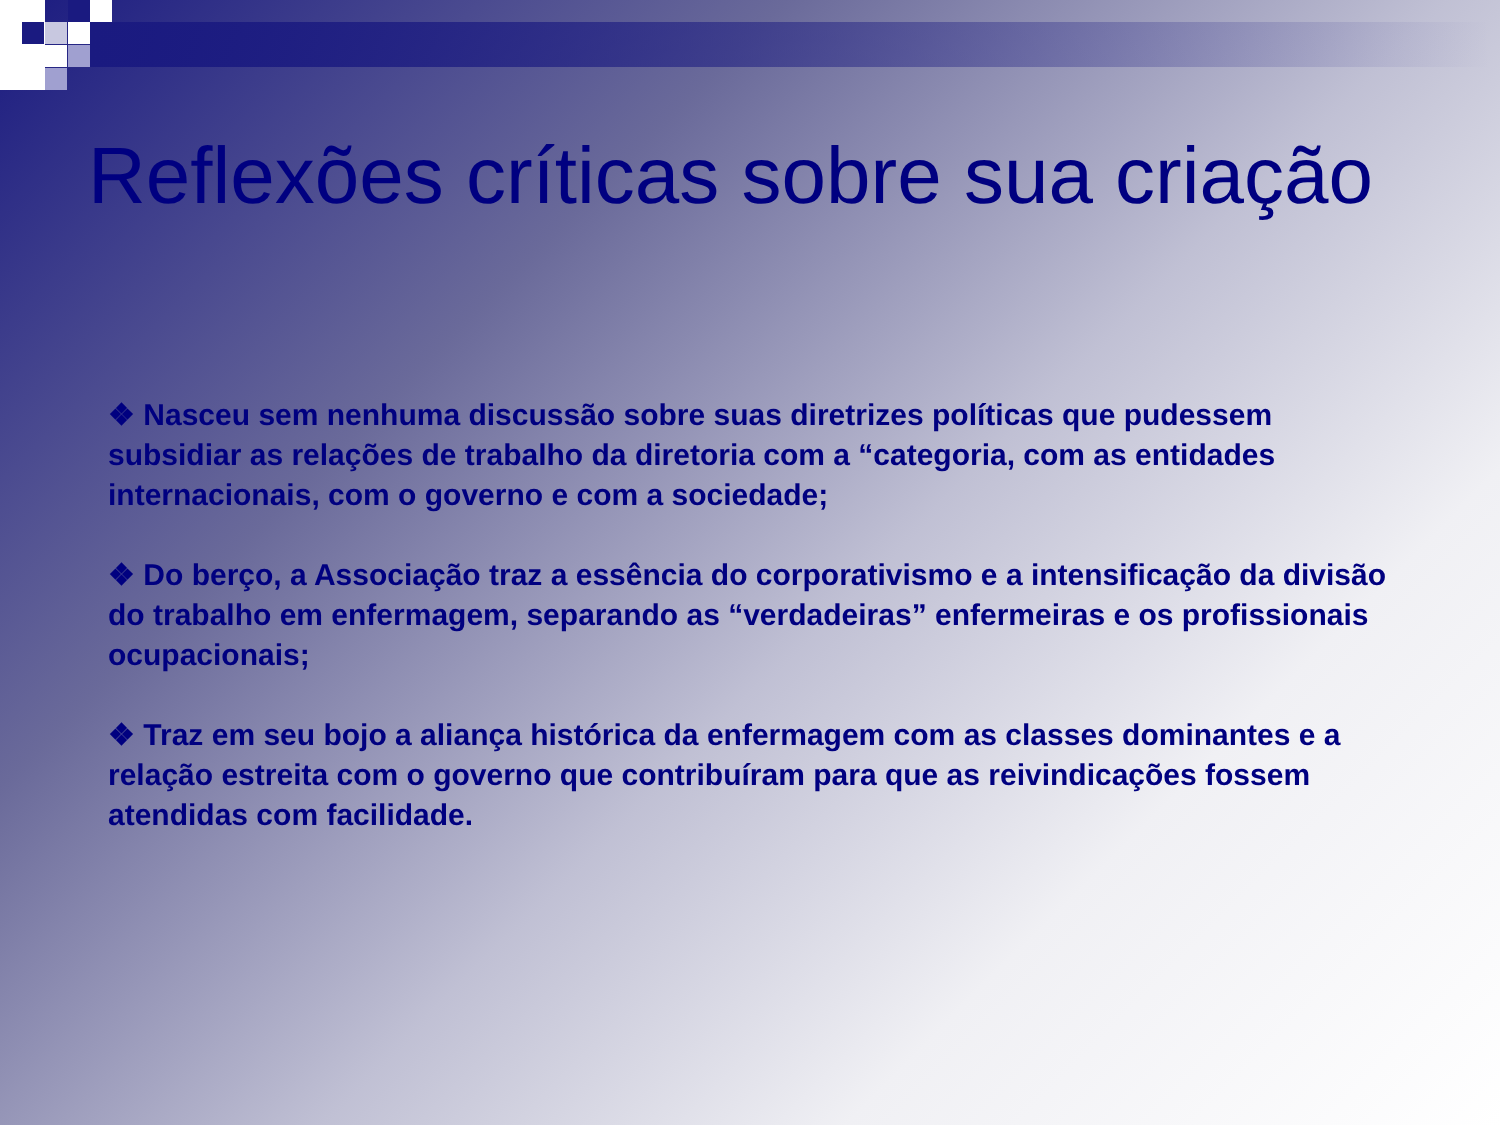Reflexões críticas sobre sua criação
❖ Nasceu sem nenhuma discussão sobre suas diretrizes políticas que pudessem subsidiar as relações de trabalho da diretoria com a “categoria, com as entidades internacionais, com o governo e com a sociedade;
❖ Do berço, a Associação traz a essência do corporativismo e a intensificação da divisão do trabalho em enfermagem, separando as “verdadeiras” enfermeiras e os profissionais ocupacionais;
❖ Traz em seu bojo a aliança histórica da enfermagem com as classes dominantes e a relação estreita com o governo que contribuíram para que as reivindicações fossem atendidas com facilidade.